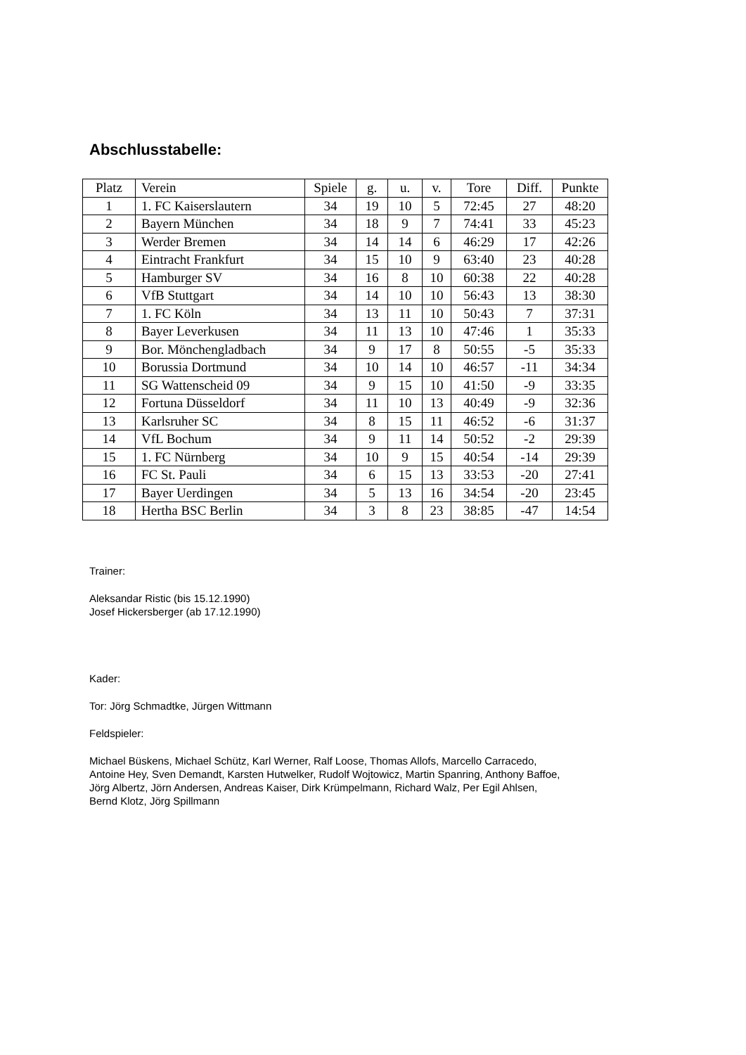Abschlusstabelle:
| Platz | Verein | Spiele | g. | u. | v. | Tore | Diff. | Punkte |
| --- | --- | --- | --- | --- | --- | --- | --- | --- |
| 1 | 1. FC Kaiserslautern | 34 | 19 | 10 | 5 | 72:45 | 27 | 48:20 |
| 2 | Bayern München | 34 | 18 | 9 | 7 | 74:41 | 33 | 45:23 |
| 3 | Werder Bremen | 34 | 14 | 14 | 6 | 46:29 | 17 | 42:26 |
| 4 | Eintracht Frankfurt | 34 | 15 | 10 | 9 | 63:40 | 23 | 40:28 |
| 5 | Hamburger SV | 34 | 16 | 8 | 10 | 60:38 | 22 | 40:28 |
| 6 | VfB Stuttgart | 34 | 14 | 10 | 10 | 56:43 | 13 | 38:30 |
| 7 | 1. FC Köln | 34 | 13 | 11 | 10 | 50:43 | 7 | 37:31 |
| 8 | Bayer Leverkusen | 34 | 11 | 13 | 10 | 47:46 | 1 | 35:33 |
| 9 | Bor. Mönchengladbach | 34 | 9 | 17 | 8 | 50:55 | -5 | 35:33 |
| 10 | Borussia Dortmund | 34 | 10 | 14 | 10 | 46:57 | -11 | 34:34 |
| 11 | SG Wattenscheid 09 | 34 | 9 | 15 | 10 | 41:50 | -9 | 33:35 |
| 12 | Fortuna Düsseldorf | 34 | 11 | 10 | 13 | 40:49 | -9 | 32:36 |
| 13 | Karlsruher SC | 34 | 8 | 15 | 11 | 46:52 | -6 | 31:37 |
| 14 | VfL Bochum | 34 | 9 | 11 | 14 | 50:52 | -2 | 29:39 |
| 15 | 1. FC Nürnberg | 34 | 10 | 9 | 15 | 40:54 | -14 | 29:39 |
| 16 | FC St. Pauli | 34 | 6 | 15 | 13 | 33:53 | -20 | 27:41 |
| 17 | Bayer Uerdingen | 34 | 5 | 13 | 16 | 34:54 | -20 | 23:45 |
| 18 | Hertha BSC Berlin | 34 | 3 | 8 | 23 | 38:85 | -47 | 14:54 |
Trainer:
Aleksandar Ristic (bis 15.12.1990)
Josef Hickersberger (ab 17.12.1990)
Kader:
Tor: Jörg Schmadtke, Jürgen Wittmann
Feldspieler:
Michael Büskens, Michael Schütz, Karl Werner, Ralf Loose, Thomas Allofs, Marcello Carracedo,
Antoine Hey, Sven Demandt, Karsten Hutwelker, Rudolf Wojtowicz, Martin Spanring, Anthony Baffoe,
Jörg Albertz, Jörn Andersen, Andreas Kaiser, Dirk Krümpelmann, Richard Walz, Per Egil Ahlsen,
Bernd Klotz, Jörg Spillmann